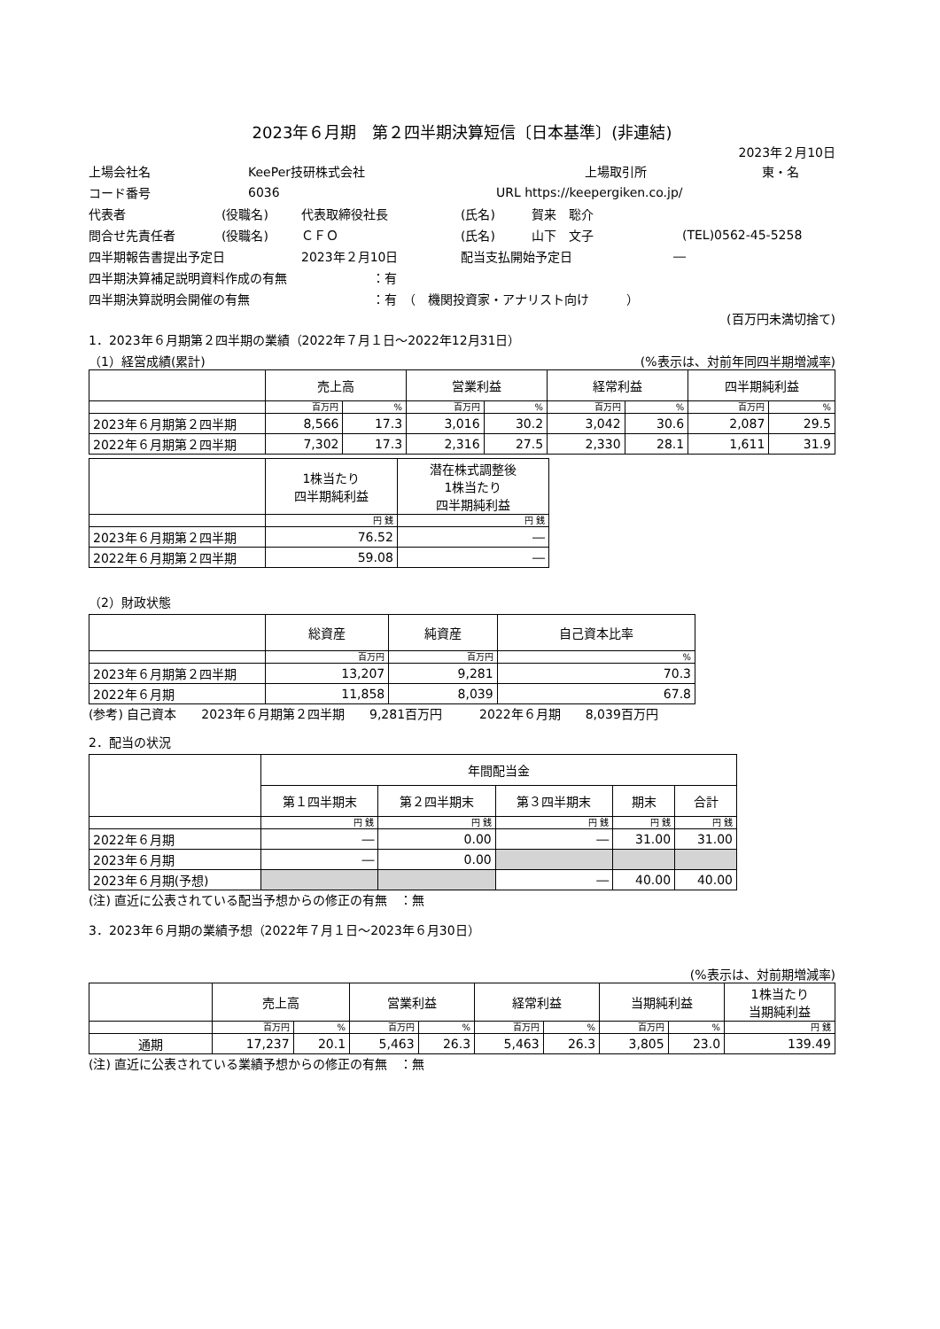2023年６月期　第２四半期決算短信〔日本基準〕(非連結)
2023年２月10日
上場会社名 KeePer技研株式会社 上場取引所 東・名
コード番号 6036 URL https://keepergiken.co.jp/
代表者 (役職名) 代表取締役社長 (氏名) 賀来　聡介
問合せ先責任者 (役職名) ＣＦＯ (氏名) 山下　文子 (TEL)0562-45-5258
四半期報告書提出予定日 2023年２月10日 配当支払開始予定日 ―
四半期決算補足説明資料作成の有無 ：有
四半期決算説明会開催の有無 ：有　（　機関投資家・アナリスト向け　　　）
(百万円未満切捨て)
1．2023年６月期第２四半期の業績（2022年７月１日～2022年12月31日）
（1）経営成績(累計) (%表示は、対前年同四半期増減率)
| | 売上高 | | 営業利益 | | 経常利益 | | 四半期純利益 | |
| --- | --- | --- | --- | --- | --- | --- | --- | --- |
| | 百万円 | % | 百万円 | % | 百万円 | % | 百万円 | % |
| 2023年６月期第２四半期 | 8,566 | 17.3 | 3,016 | 30.2 | 3,042 | 30.6 | 2,087 | 29.5 |
| 2022年６月期第２四半期 | 7,302 | 17.3 | 2,316 | 27.5 | 2,330 | 28.1 | 1,611 | 31.9 |
| | 1株当たり 四半期純利益 | 潜在株式調整後 1株当たり 四半期純利益 |
| --- | --- | --- |
| | 円 銭 | 円 銭 |
| 2023年６月期第２四半期 | 76.52 | ― |
| 2022年６月期第２四半期 | 59.08 | ― |
（2）財政状態
| | 総資産 | 純資産 | 自己資本比率 |
| --- | --- | --- | --- |
| | 百万円 | 百万円 | % |
| 2023年６月期第２四半期 | 13,207 | 9,281 | 70.3 |
| 2022年６月期 | 11,858 | 8,039 | 67.8 |
(参考) 自己資本　　2023年６月期第２四半期　　9,281百万円　　　2022年６月期　　8,039百万円
2．配当の状況
| | 年間配当金 | | | | |
| --- | --- | --- | --- | --- | --- |
| | 第１四半期末 | 第２四半期末 | 第３四半期末 | 期末 | 合計 |
| | 円 銭 | 円 銭 | 円 銭 | 円 銭 | 円 銭 |
| 2022年６月期 | ― | 0.00 | ― | 31.00 | 31.00 |
| 2023年６月期 | ― | 0.00 | | | |
| 2023年６月期(予想) | | | ― | 40.00 | 40.00 |
(注) 直近に公表されている配当予想からの修正の有無　：無
3．2023年６月期の業績予想（2022年７月１日～2023年６月30日）
(%表示は、対前期増減率)
| | 売上高 | | 営業利益 | | 経常利益 | | 当期純利益 | | 1株当たり 当期純利益 |
| --- | --- | --- | --- | --- | --- | --- | --- | --- | --- |
| | 百万円 | % | 百万円 | % | 百万円 | % | 百万円 | % | 円 銭 |
| 通期 | 17,237 | 20.1 | 5,463 | 26.3 | 5,463 | 26.3 | 3,805 | 23.0 | 139.49 |
(注) 直近に公表されている業績予想からの修正の有無　：無